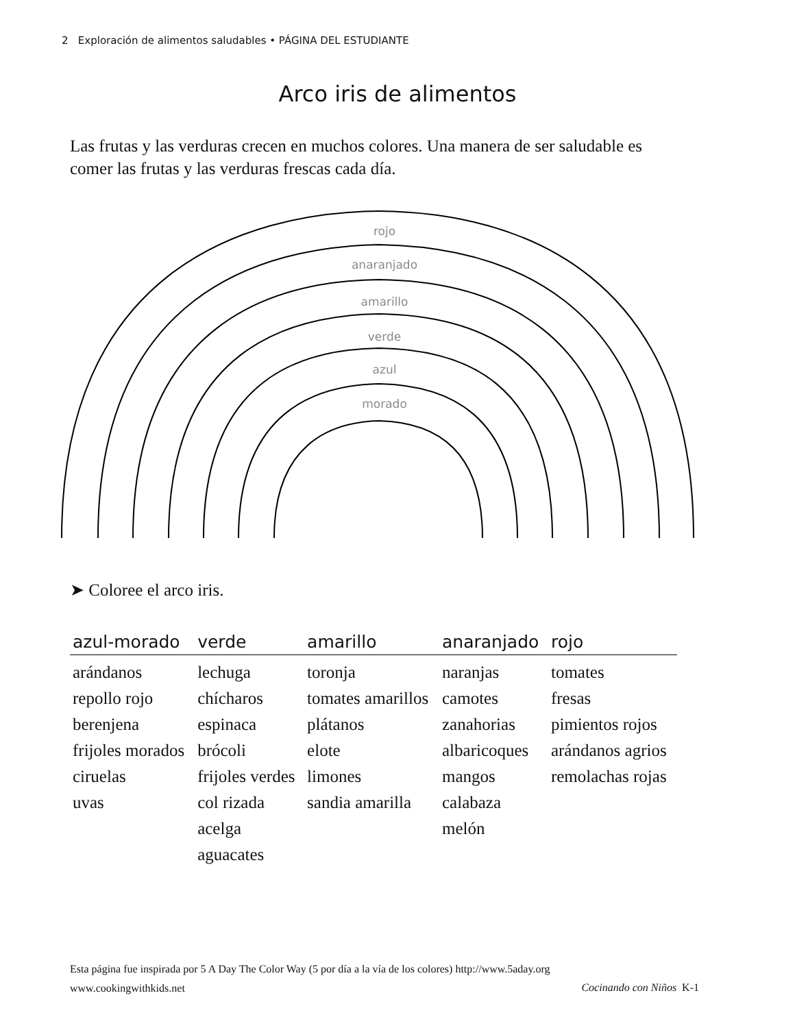2 Exploración de alimentos saludables • PÁGINA DEL ESTUDIANTE
Arco iris de alimentos
Las frutas y las verduras crecen en muchos colores. Una manera de ser saludable es comer las frutas y las verduras frescas cada día.
rojo
anaranjado
amarillo
verde
azul
morado
➤ Coloree el arco iris.
| azul-morado | verde | amarillo | anaranjado | rojo |
| --- | --- | --- | --- | --- |
| arándanos repollo rojo berenjena frijoles morados ciruelas uvas | lechuga chícharos espinaca brócoli frijoles verdes col rizada acelga aguacates | toronja tomates amarillos plátanos elote limones sandia amarilla | naranjas camotes zanahorias albaricoques mangos calabaza melón | tomates fresas pimientos rojos arándanos agrios remolachas rojas |
Esta página fue inspirada por 5 A Day The Color Way (5 por día a la vía de los colores) http://www.5aday.org
www.cookingwithkids.net
Cocinando con Niños K-1